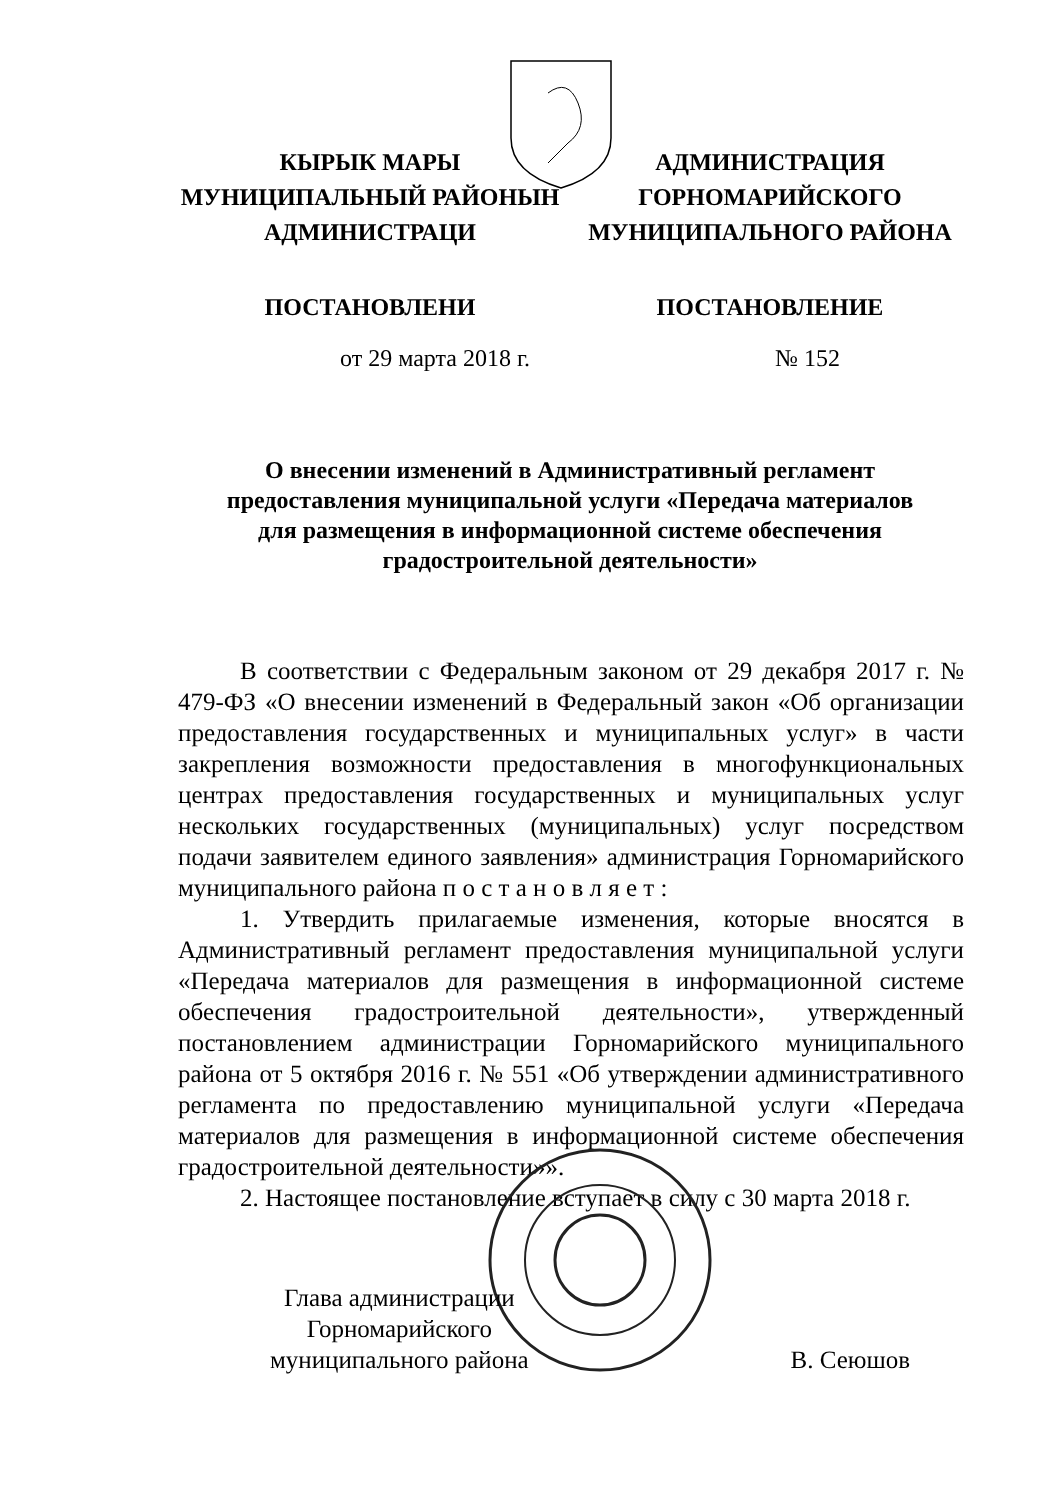КЫРЫК МАРЫ
МУНИЦИПАЛЬНЫЙ РАЙОНЫН
АДМИНИСТРАЦИ
ПОСТАНОВЛЕНИ
АДМИНИСТРАЦИЯ
ГОРНОМАРИЙСКОГО
МУНИЦИПАЛЬНОГО РАЙОНА
ПОСТАНОВЛЕНИЕ
от 29 марта 2018 г. № 152
О внесении изменений в Административный регламент
предоставления муниципальной услуги «Передача материалов
для размещения в информационной системе обеспечения
градостроительной деятельности»
В соответствии с Федеральным законом от 29 декабря 2017 г. № 479-ФЗ «О внесении изменений в Федеральный закон «Об организации предоставления государственных и муниципальных услуг» в части закрепления возможности предоставления в многофункциональных центрах предоставления государственных и муниципальных услуг нескольких государственных (муниципальных) услуг посредством подачи заявителем единого заявления» администрация Горномарийского муниципального района п о с т а н о в л я е т :
1. Утвердить прилагаемые изменения, которые вносятся в Административный регламент предоставления муниципальной услуги «Передача материалов для размещения в информационной системе обеспечения градостроительной деятельности», утвержденный постановлением администрации Горномарийского муниципального района от 5 октября 2016 г. № 551 «Об утверждении административного регламента по предоставлению муниципальной услуги «Передача материалов для размещения в информационной системе обеспечения градостроительной деятельности»».
2. Настоящее постановление вступает в силу с 30 марта 2018 г.
Глава администрации
Горномарийского
муниципального района
В. Сеюшов